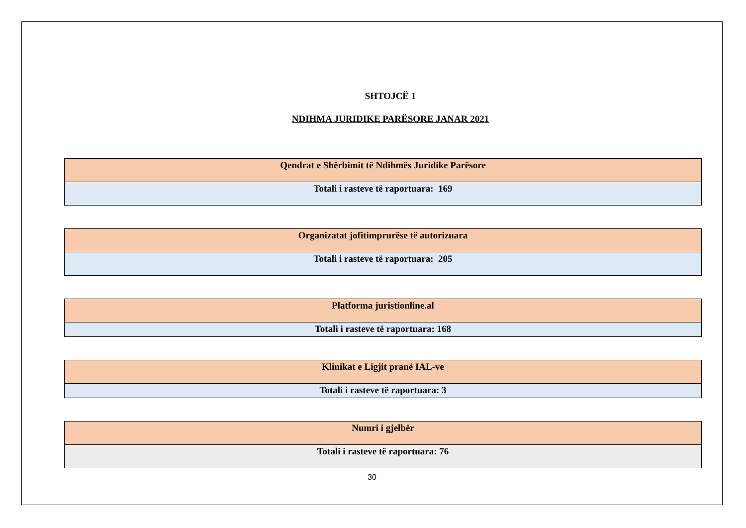SHTOJCË 1
NDIHMA JURIDIKE PARËSORE JANAR 2021
| Qendrat e Shërbimit të Ndihmës Juridike Parësore |
| Totali i rasteve të raportuara: 169 |
| Organizatat jofitimprurëse të autorizuara |
| Totali i rasteve të raportuara: 205 |
| Platforma juristionline.al |
| Totali i rasteve të raportuara: 168 |
| Klinikat e Ligjit pranë IAL-ve |
| Totali i rasteve të raportuara: 3 |
| Numri i gjelbër |
| Totali i rasteve të raportuara: 76 |
30